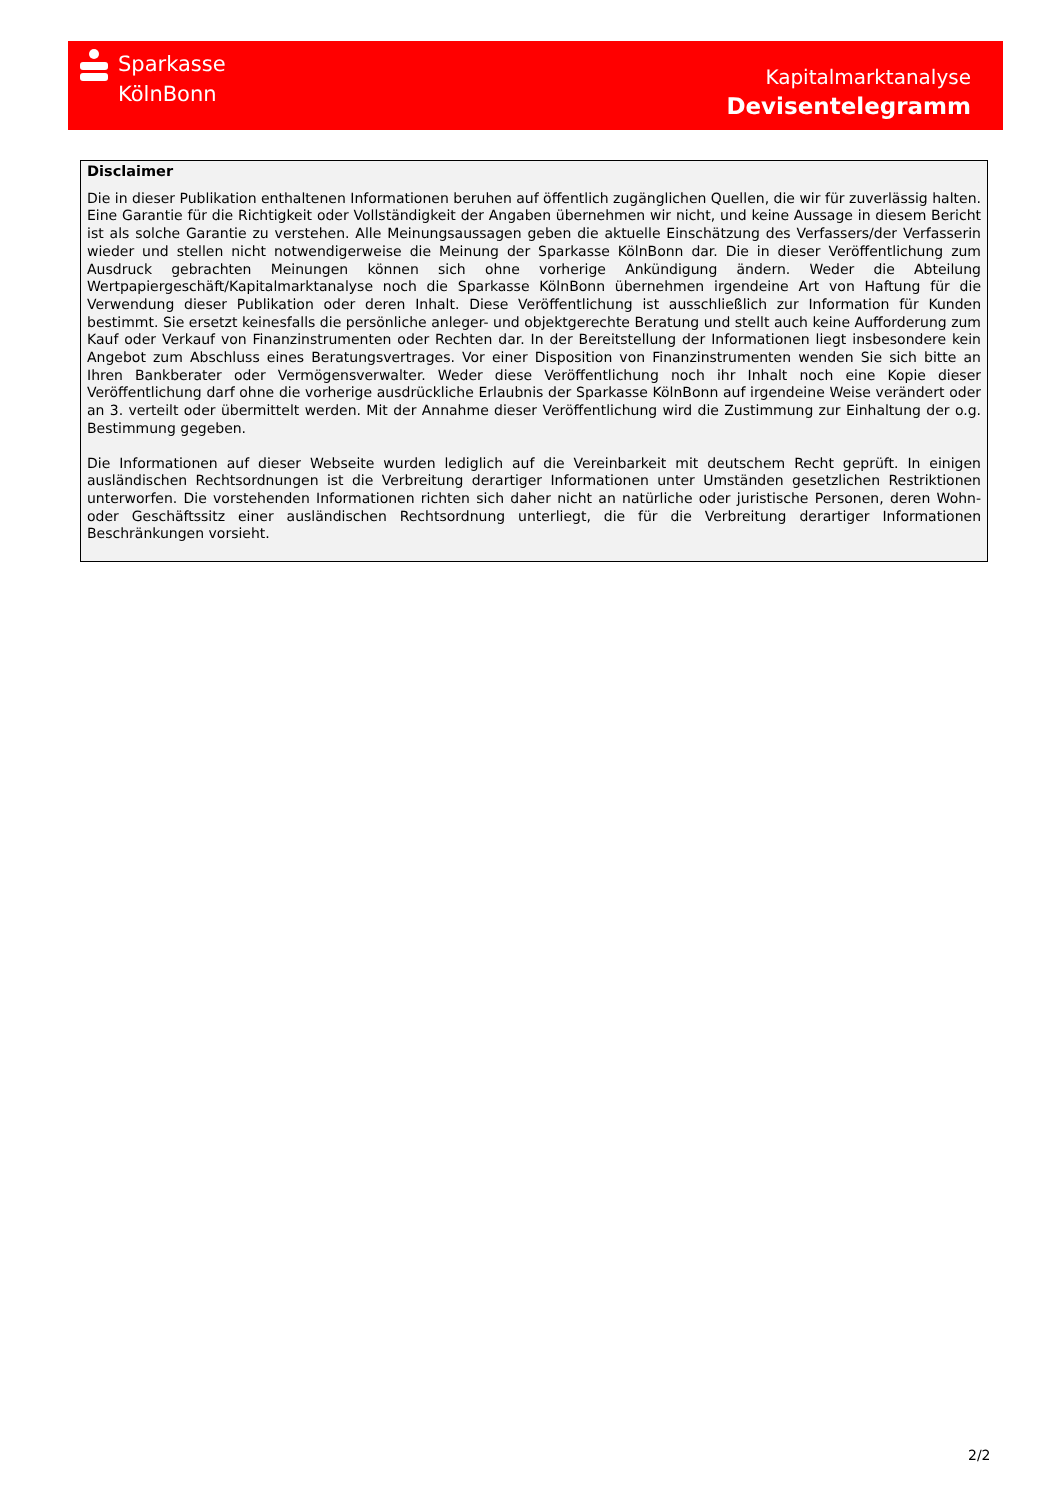Sparkasse
KölnBonn
Kapitalmarktanalyse
Devisentelegramm
Disclaimer
Die in dieser Publikation enthaltenen Informationen beruhen auf öffentlich zugänglichen Quellen, die wir für zuverlässig halten. Eine Garantie für die Richtigkeit oder Vollständigkeit der Angaben übernehmen wir nicht, und keine Aussage in diesem Bericht ist als solche Garantie zu verstehen. Alle Meinungsaussagen geben die aktuelle Einschätzung des Verfassers/der Verfasserin wieder und stellen nicht notwendigerweise die Meinung der Sparkasse KölnBonn dar. Die in dieser Veröffentlichung zum Ausdruck gebrachten Meinungen können sich ohne vorherige Ankündigung ändern. Weder die Abteilung Wertpapiergeschäft/Kapitalmarktanalyse noch die Sparkasse KölnBonn übernehmen irgendeine Art von Haftung für die Verwendung dieser Publikation oder deren Inhalt. Diese Veröffentlichung ist ausschließlich zur Information für Kunden bestimmt. Sie ersetzt keinesfalls die persönliche anleger- und objektgerechte Beratung und stellt auch keine Aufforderung zum Kauf oder Verkauf von Finanzinstrumenten oder Rechten dar. In der Bereitstellung der Informationen liegt insbesondere kein Angebot zum Abschluss eines Beratungsvertrages. Vor einer Disposition von Finanzinstrumenten wenden Sie sich bitte an Ihren Bankberater oder Vermögensverwalter. Weder diese Veröffentlichung noch ihr Inhalt noch eine Kopie dieser Veröffentlichung darf ohne die vorherige ausdrückliche Erlaubnis der Sparkasse KölnBonn auf irgendeine Weise verändert oder an 3. verteilt oder übermittelt werden. Mit der Annahme dieser Veröffentlichung wird die Zustimmung zur Einhaltung der o.g. Bestimmung gegeben.
Die Informationen auf dieser Webseite wurden lediglich auf die Vereinbarkeit mit deutschem Recht geprüft. In einigen ausländischen Rechtsordnungen ist die Verbreitung derartiger Informationen unter Umständen gesetzlichen Restriktionen unterworfen. Die vorstehenden Informationen richten sich daher nicht an natürliche oder juristische Personen, deren Wohn- oder Geschäftssitz einer ausländischen Rechtsordnung unterliegt, die für die Verbreitung derartiger Informationen Beschränkungen vorsieht.
2/2